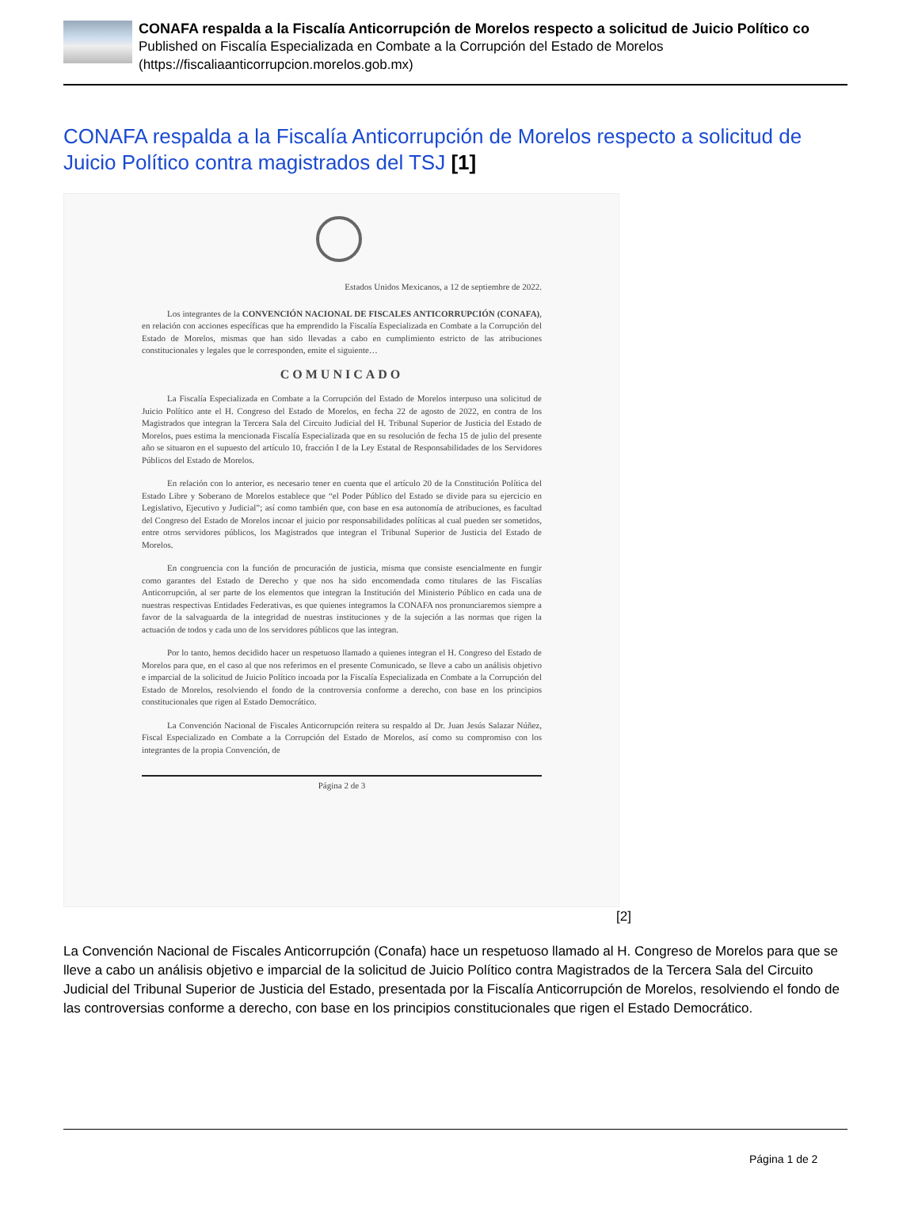CONAFA respalda a la Fiscalía Anticorrupción de Morelos respecto a solicitud de Juicio Político co
Published on Fiscalía Especializada en Combate a la Corrupción del Estado de Morelos
(https://fiscaliaanticorrupcion.morelos.gob.mx)
CONAFA respalda a la Fiscalía Anticorrupción de Morelos respecto a solicitud de Juicio Político contra magistrados del TSJ [1]
Estados Unidos Mexicanos, a 12 de septiembre de 2022.
Los integrantes de la CONVENCIÓN NACIONAL DE FISCALES ANTICORRUPCIÓN (CONAFA), en relación con acciones específicas que ha emprendido la Fiscalía Especializada en Combate a la Corrupción del Estado de Morelos, mismas que han sido llevadas a cabo en cumplimiento estricto de las atribuciones constitucionales y legales que le corresponden, emite el siguiente…
COMUNICADO
La Fiscalía Especializada en Combate a la Corrupción del Estado de Morelos interpuso una solicitud de Juicio Político ante el H. Congreso del Estado de Morelos, en fecha 22 de agosto de 2022, en contra de los Magistrados que integran la Tercera Sala del Circuito Judicial del H. Tribunal Superior de Justicia del Estado de Morelos, pues estima la mencionada Fiscalía Especializada que en su resolución de fecha 15 de julio del presente año se situaron en el supuesto del artículo 10, fracción I de la Ley Estatal de Responsabilidades de los Servidores Públicos del Estado de Morelos.
En relación con lo anterior, es necesario tener en cuenta que el artículo 20 de la Constitución Política del Estado Libre y Soberano de Morelos establece que “el Poder Público del Estado se divide para su ejercicio en Legislativo, Ejecutivo y Judicial”; así como también que, con base en esa autonomía de atribuciones, es facultad del Congreso del Estado de Morelos incoar el juicio por responsabilidades políticas al cual pueden ser sometidos, entre otros servidores públicos, los Magistrados que integran el Tribunal Superior de Justicia del Estado de Morelos.
En congruencia con la función de procuración de justicia, misma que consiste esencialmente en fungir como garantes del Estado de Derecho y que nos ha sido encomendada como titulares de las Fiscalías Anticorrupción, al ser parte de los elementos que integran la Institución del Ministerio Público en cada una de nuestras respectivas Entidades Federativas, es que quienes integramos la CONAFA nos pronunciaremos siempre a favor de la salvaguarda de la integridad de nuestras instituciones y de la sujeción a las normas que rigen la actuación de todos y cada uno de los servidores públicos que las integran.
Por lo tanto, hemos decidido hacer un respetuoso llamado a quienes integran el H. Congreso del Estado de Morelos para que, en el caso al que nos referimos en el presente Comunicado, se lleve a cabo un análisis objetivo e imparcial de la solicitud de Juicio Político incoada por la Fiscalía Especializada en Combate a la Corrupción del Estado de Morelos, resolviendo el fondo de la controversia conforme a derecho, con base en los principios constitucionales que rigen al Estado Democrático.
La Convención Nacional de Fiscales Anticorrupción reitera su respaldo al Dr. Juan Jesús Salazar Núñez, Fiscal Especializado en Combate a la Corrupción del Estado de Morelos, así como su compromiso con los integrantes de la propia Convención, de
Página 2 de 3
[2]
La Convención Nacional de Fiscales Anticorrupción (Conafa) hace un respetuoso llamado al H. Congreso de Morelos para que se lleve a cabo un análisis objetivo e imparcial de la solicitud de Juicio Político contra Magistrados de la Tercera Sala del Circuito Judicial del Tribunal Superior de Justicia del Estado, presentada por la Fiscalía Anticorrupción de Morelos, resolviendo el fondo de las controversias conforme a derecho, con base en los principios constitucionales que rigen el Estado Democrático.
Página 1 de 2